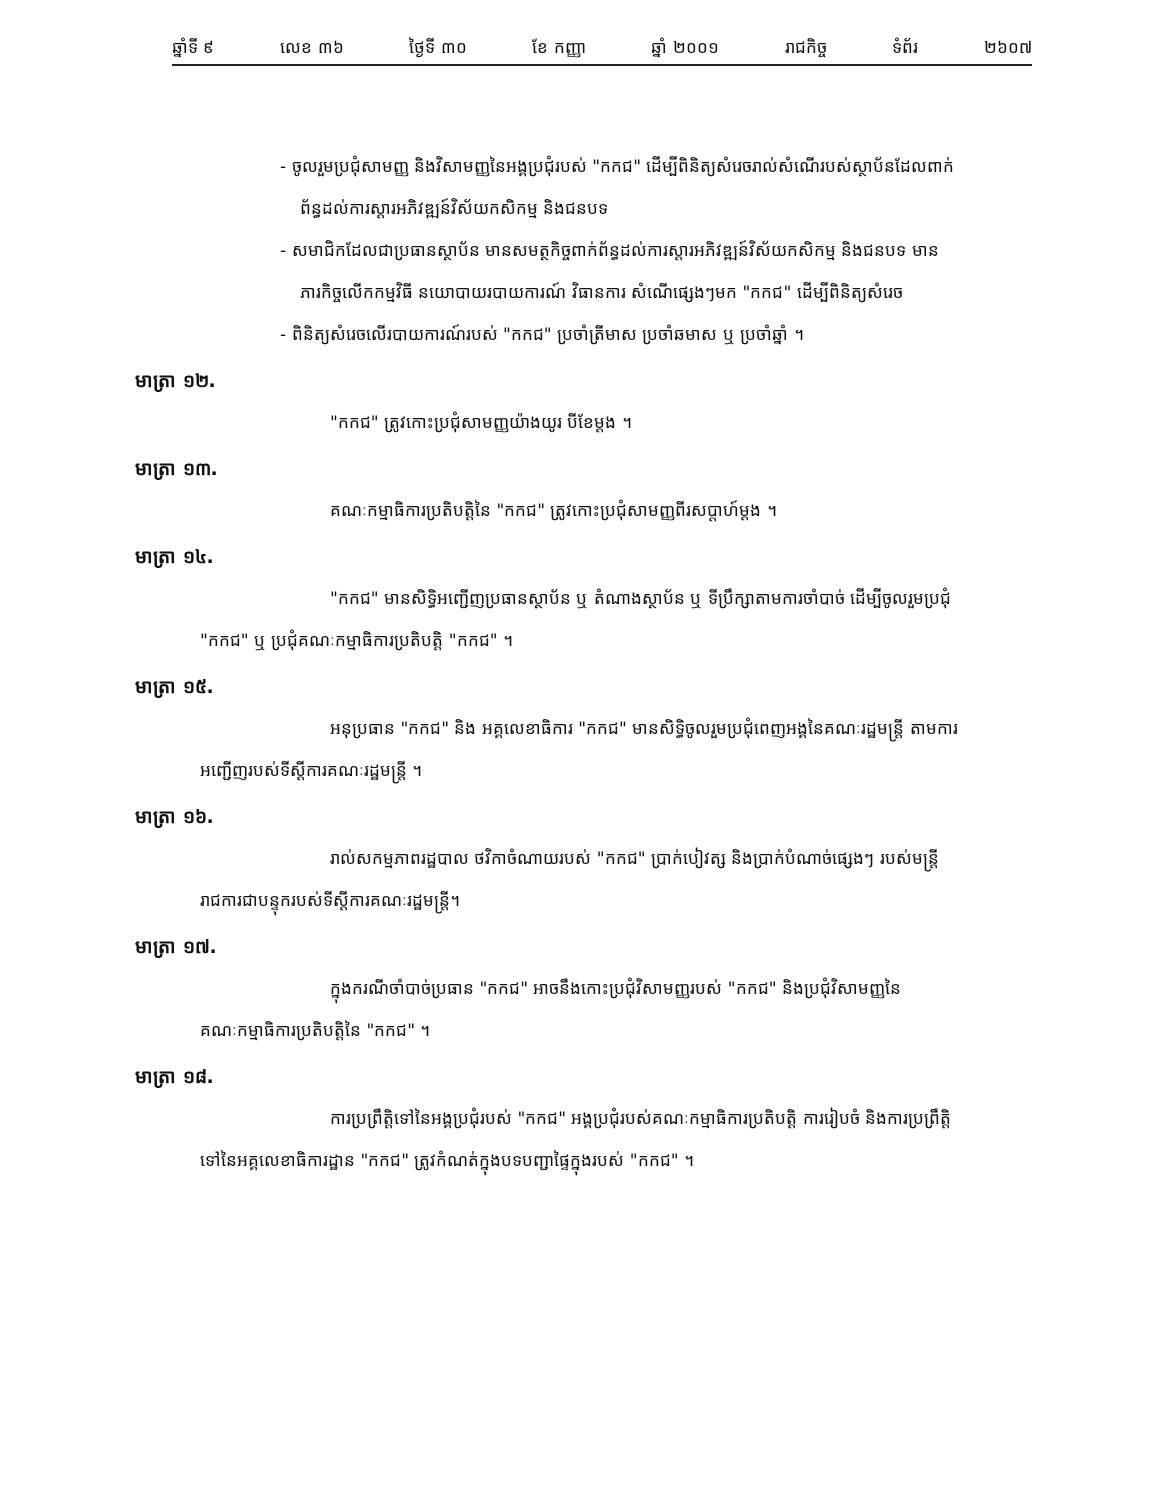ឆ្នាំទី ៩ លេខ ៣៦ ថ្ងៃទី ៣០ ខែ កញ្ញា ឆ្នាំ ២០០១ រាជកិច្ច ទំព័រ ២៦០៧
- ចូលរួមប្រជុំសាមញ្ញ និងវិសាមញ្ញនៃអង្គប្រជុំរបស់ "កកជ" ដើម្បីពិនិត្យសំរេចរាល់សំណើរបស់ស្ថាប័នដែលពាក់ព័ន្ធដល់ការស្តារអភិវឌ្ឍន៍វិស័យកសិកម្ម និងជនបទ
- សមាជិកដែលជាប្រធានស្ថាប័ន មានសមត្ថកិច្ចពាក់ព័ន្ធដល់ការស្តារអភិវឌ្ឍន៍វិស័យកសិកម្ម និងជនបទ មានភារកិច្ចលើកកម្មវិធី នយោបាយរបាយការណ៍ វិធានការ សំណើផ្សេងៗមក "កកជ" ដើម្បីពិនិត្យសំរេច
- ពិនិត្យសំរេចលើរបាយការណ៍របស់ "កកជ" ប្រចាំត្រីមាស ប្រចាំឆមាស ឬ ប្រចាំឆ្នាំ ។
មាត្រា ១២.
"កកជ" ត្រូវកោះប្រជុំសាមញ្ញយ៉ាងយូរ បីខែម្តង ។
មាត្រា ១៣.
គណៈកម្មាធិការប្រតិបត្តិនៃ "កកជ" ត្រូវកោះប្រជុំសាមញ្ញពីរសប្តាហ៍ម្តង ។
មាត្រា ១៤.
"កកជ" មានសិទ្ធិអញ្ជើញប្រធានស្ថាប័ន ឬ តំណាងស្ថាប័ន ឬ ទីប្រឹក្សាតាមការចាំបាច់ ដើម្បីចូលរួមប្រជុំ "កកជ" ឬ ប្រជុំគណៈកម្មាធិការប្រតិបត្តិ "កកជ" ។
មាត្រា ១៥.
អនុប្រធាន "កកជ" និង អគ្គលេខាធិការ "កកជ" មានសិទ្ធិចូលរួមប្រជុំពេញអង្គនៃគណៈរដ្ឋមន្ត្រី តាមការអញ្ជើញរបស់ទីស្តីការគណៈរដ្ឋមន្ត្រី ។
មាត្រា ១៦.
រាល់សកម្មភាពរដ្ឋបាល ថវិកាចំណាយរបស់ "កកជ" ប្រាក់បៀវត្ស និងប្រាក់បំណាច់ផ្សេងៗ របស់មន្ត្រីរាជការជាបន្ទុករបស់ទីស្តីការគណៈរដ្ឋមន្ត្រី។
មាត្រា ១៧.
ក្នុងករណីចាំបាច់ប្រធាន "កកជ" អាចនឹងកោះប្រជុំវិសាមញ្ញរបស់ "កកជ" និងប្រជុំវិសាមញ្ញនៃគណៈកម្មាធិការប្រតិបត្តិនៃ "កកជ" ។
មាត្រា ១៨.
ការប្រព្រឹត្តិទៅនៃអង្គប្រជុំរបស់ "កកជ" អង្គប្រជុំរបស់គណៈកម្មាធិការប្រតិបត្តិ ការរៀបចំ និងការប្រព្រឹត្តិទៅនៃអគ្គលេខាធិការដ្ឋាន "កកជ" ត្រូវកំណត់ក្នុងបទបញ្ជាផ្ទៃក្នុងរបស់ "កកជ" ។